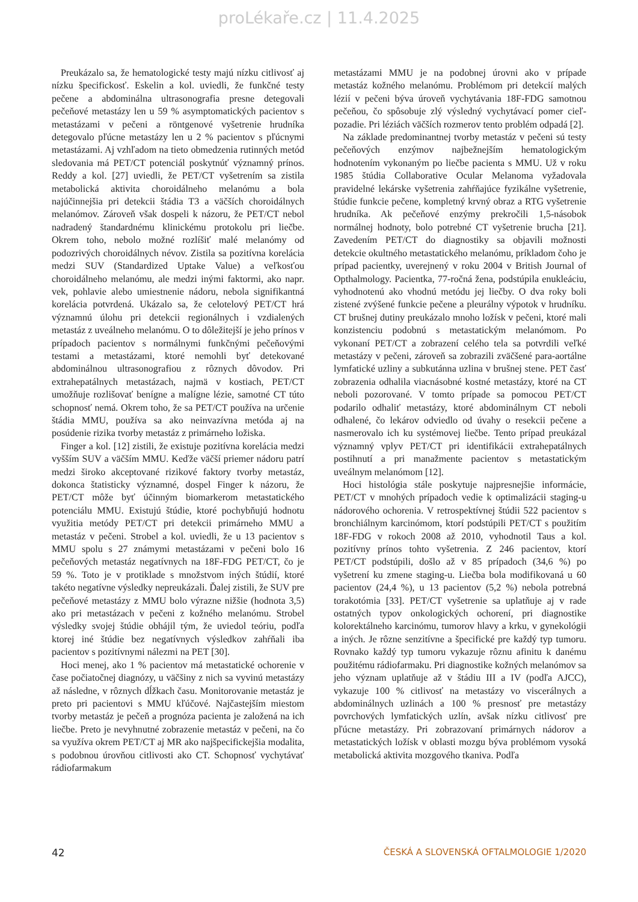proLékaře.cz | 11.4.2025
Preukázalo sa, že hematologické testy majú nízku citlivosť aj nízku špecifickosť. Eskelin a kol. uviedli, že funkčné testy pečene a abdominálna ultrasonografia presne detegovali pečeňové metastázy len u 59 % asymptomatických pacientov s metastázami v pečeni a röntgenové vyšetrenie hrudníka detegovalo pľúcne metastázy len u 2 % pacientov s pľúcnymi metastázami. Aj vzhľadom na tieto obmedzenia rutinných metód sledovania má PET/CT potenciál poskytnúť významný prínos. Reddy a kol. [27] uviedli, že PET/CT vyšetrením sa zistila metabolická aktivita choroidálneho melanómu a bola najúčinnejšia pri detekcii štádia T3 a väčších choroidálnych melanómov. Zároveň však dospeli k názoru, že PET/CT nebol nadradený štandardnému klinickému protokolu pri liečbe. Okrem toho, nebolo možné rozlíšiť malé melanómy od podozrivých choroidálnych névov. Zistila sa pozitívna korelácia medzi SUV (Standardized Uptake Value) a veľkosťou choroidálneho melanómu, ale medzi inými faktormi, ako napr. vek, pohlavie alebo umiestnenie nádoru, nebola signifikantná korelácia potvrdená. Ukázalo sa, že celotelový PET/CT hrá významnú úlohu pri detekcii regionálnych i vzdialených metastáz z uveálneho melanómu. O to dôležitejší je jeho prínos v prípadoch pacientov s normálnymi funkčnými pečeňovými testami a metastázami, ktoré nemohli byť detekované abdominálnou ultrasonografiou z rôznych dôvodov. Pri extrahepatálnych metastázach, najmä v kostiach, PET/CT umožňuje rozlišovať benígne a malígne lézie, samotné CT túto schopnosť nemá. Okrem toho, že sa PET/CT používa na určenie štádia MMU, používa sa ako neinvazívna metóda aj na posúdenie rizika tvorby metastáz z primárneho ložiska.
Finger a kol. [12] zistili, že existuje pozitívna korelácia medzi vyšším SUV a väčším MMU. Keďže väčší priemer nádoru patrí medzi široko akceptované rizikové faktory tvorby metastáz, dokonca štatisticky významné, dospel Finger k názoru, že PET/CT môže byť účinným biomarkerom metastatického potenciálu MMU. Existujú štúdie, ktoré pochybňujú hodnotu využitia metódy PET/CT pri detekcii primárneho MMU a metastáz v pečeni. Strobel a kol. uviedli, že u 13 pacientov s MMU spolu s 27 známymi metastázami v pečeni bolo 16 pečeňových metastáz negatívnych na 18F-FDG PET/CT, čo je 59 %. Toto je v protiklade s množstvom iných štúdií, ktoré takéto negatívne výsledky nepreukázali. Ďalej zistili, že SUV pre pečeňové metastázy z MMU bolo výrazne nižšie (hodnota 3,5) ako pri metastázach v pečeni z kožného melanómu. Strobel výsledky svojej štúdie obhájil tým, že uviedol teóriu, podľa ktorej iné štúdie bez negatívnych výsledkov zahŕňali iba pacientov s pozitívnymi nálezmi na PET [30].
Hoci menej, ako 1 % pacientov má metastatické ochorenie v čase počiatočnej diagnózy, u väčšiny z nich sa vyvinú metastázy až následne, v rôznych dĺžkach času. Monitorovanie metastáz je preto pri pacientovi s MMU kľúčové. Najčastejším miestom tvorby metastáz je pečeň a prognóza pacienta je založená na ich liečbe. Preto je nevyhnutné zobrazenie metastáz v pečeni, na čo sa využíva okrem PET/CT aj MR ako najšpecifickejšia modalita, s podobnou úrovňou citlivosti ako CT. Schopnosť vychytávať rádiofarmakum
metastázami MMU je na podobnej úrovni ako v prípade metastáz kožného melanómu. Problémom pri detekcií malých lézií v pečeni býva úroveň vychytávania 18F-FDG samotnou pečeňou, čo spôsobuje zlý výsledný vychytávací pomer cieľ-pozadie. Pri léziách väčších rozmerov tento problém odpadá [2].
Na základe predominantnej tvorby metastáz v pečeni sú testy pečeňových enzýmov najbežnejším hematologickým hodnotením vykonaným po liečbe pacienta s MMU. Už v roku 1985 štúdia Collaborative Ocular Melanoma vyžadovala pravidelné lekárske vyšetrenia zahŕňajúce fyzikálne vyšetrenie, štúdie funkcie pečene, kompletný krvný obraz a RTG vyšetrenie hrudníka. Ak pečeňové enzýmy prekročili 1,5-násobok normálnej hodnoty, bolo potrebné CT vyšetrenie brucha [21]. Zavedením PET/CT do diagnostiky sa objavili možnosti detekcie okultného metastatického melanómu, príkladom čoho je prípad pacientky, uverejnený v roku 2004 v British Journal of Opthalmology. Pacientka, 77-ročná žena, podstúpila enukleáciu, vyhodnotenú ako vhodnú metódu jej liečby. O dva roky boli zistené zvýšené funkcie pečene a pleurálny výpotok v hrudníku. CT brušnej dutiny preukázalo mnoho ložísk v pečeni, ktoré mali konzistenciu podobnú s metastatickým melanómom. Po vykonaní PET/CT a zobrazení celého tela sa potvrdili veľké metastázy v pečeni, zároveň sa zobrazili zväčšené para-aortálne lymfatické uzliny a subkutánna uzlina v brušnej stene. PET časť zobrazenia odhalila viacnásobné kostné metastázy, ktoré na CT neboli pozorované. V tomto prípade sa pomocou PET/CT podarilo odhaliť metastázy, ktoré abdominálnym CT neboli odhalené, čo lekárov odviedlo od úvahy o resekcii pečene a nasmerovalo ich ku systémovej liečbe. Tento prípad preukázal významný vplyv PET/CT pri identifikácii extrahepatálnych postihnutí a pri manažmente pacientov s metastatickým uveálnym melanómom [12].
Hoci histológia stále poskytuje najpresnejšie informácie, PET/CT v mnohých prípadoch vedie k optimalizácii staging-u nádorového ochorenia. V retrospektívnej štúdii 522 pacientov s bronchiálnym karcinómom, ktorí podstúpili PET/CT s použitím 18F-FDG v rokoch 2008 až 2010, vyhodnotil Taus a kol. pozitívny prínos tohto vyšetrenia. Z 246 pacientov, ktorí PET/CT podstúpili, došlo až v 85 prípadoch (34,6 %) po vyšetrení ku zmene staging-u. Liečba bola modifikovaná u 60 pacientov (24,4 %), u 13 pacientov (5,2 %) nebola potrebná torakotómia [33]. PET/CT vyšetrenie sa uplatňuje aj v rade ostatných typov onkologických ochorení, pri diagnostike kolorektálneho karcinómu, tumorov hlavy a krku, v gynekológii a iných. Je rôzne senzitívne a špecifické pre každý typ tumoru. Rovnako každý typ tumoru vykazuje rôznu afinitu k danému použitému rádiofarmaku. Pri diagnostike kožných melanómov sa jeho význam uplatňuje až v štádiu III a IV (podľa AJCC), vykazuje 100 % citlivosť na metastázy vo viscerálnych a abdominálnych uzlinách a 100 % presnosť pre metastázy povrchových lymfatických uzlín, avšak nízku citlivosť pre pľúcne metastázy. Pri zobrazovaní primárnych nádorov a metastatických ložísk v oblasti mozgu býva problémom vysoká metabolická aktivita mozgového tkaniva. Podľa
42 ČESKÁ A SLOVENSKÁ OFTALMOLOGIE 1/2020